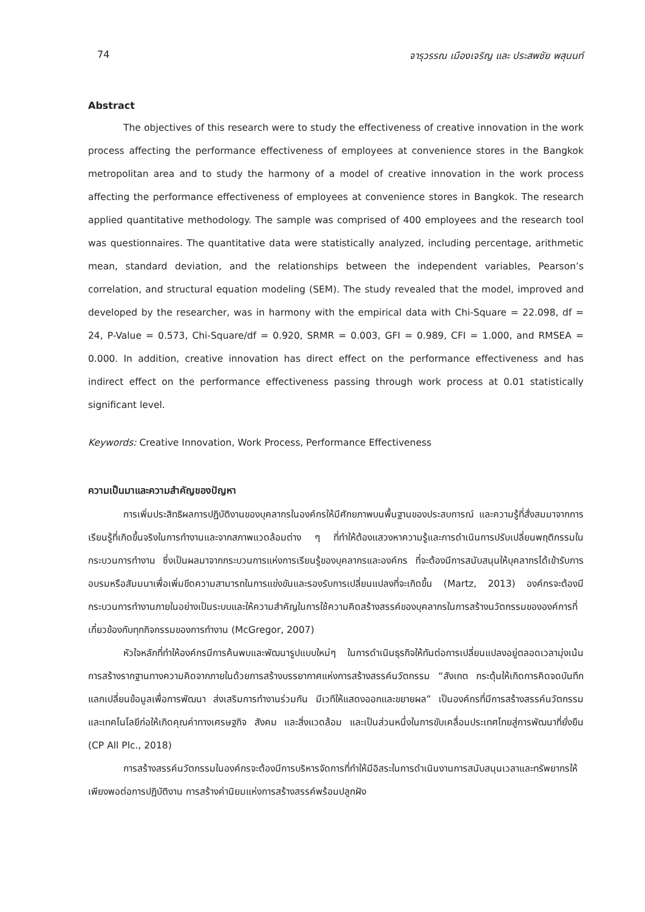74 จารุวรรณ เมืองเจริญ และ ประสพชัย พสุนนท์
Abstract
The objectives of this research were to study the effectiveness of creative innovation in the work process affecting the performance effectiveness of employees at convenience stores in the Bangkok metropolitan area and to study the harmony of a model of creative innovation in the work process affecting the performance effectiveness of employees at convenience stores in Bangkok. The research applied quantitative methodology. The sample was comprised of 400 employees and the research tool was questionnaires. The quantitative data were statistically analyzed, including percentage, arithmetic mean, standard deviation, and the relationships between the independent variables, Pearson’s correlation, and structural equation modeling (SEM). The study revealed that the model, improved and developed by the researcher, was in harmony with the empirical data with Chi-Square = 22.098, df = 24, P-Value = 0.573, Chi-Square/df = 0.920, SRMR = 0.003, GFI = 0.989, CFI = 1.000, and RMSEA = 0.000. In addition, creative innovation has direct effect on the performance effectiveness and has indirect effect on the performance effectiveness passing through work process at 0.01 statistically significant level.
Keywords: Creative Innovation, Work Process, Performance Effectiveness
ความเป็นมาและความสำคัญของปัญหา
การเพิ่มประสิทธิผลการปฏิบัติงานของบุคลากรในองค์กรให้มีศักยภาพบนพื้นฐานของประสบการณ์ และความรู้ที่สั่งสมมาจากการเรียนรู้ที่เกิดขึ้นจริงในการทำงานและจากสภาพแวดล้อมต่าง ๆ ที่ทำให้ต้องแสวงหาความรู้และการดำเนินการปรับเปลี่ยนพฤติกรรมในกระบวนการทำงาน ซึ่งเป็นผลมาจากกระบวนการแห่งการเรียนรู้ของบุคลากรและองค์กร ที่จะต้องมีการสนับสนุนให้บุคลากรได้เข้ารับการอบรมหรือสัมมนาเพื่อเพิ่มขีดความสามารถในการแข่งขันและรองรับการเปลี่ยนแปลงที่จะเกิดขึ้น (Martz, 2013) องค์กรจะต้องมีกระบวนการทำงานภายในอย่างเป็นระบบและให้ความสำคัญในการใช้ความคิดสร้างสรรค์ของบุคลากรในการสร้างนวัตกรรมขององค์การที่เกี่ยวข้องกับทุกกิจกรรมของการทำงาน (McGregor, 2007)
หัวใจหลักที่ทำให้องค์กรมีการค้นพบและพัฒนารูปแบบใหม่ๆ ในการดำเนินธุรกิจให้ทันต่อการเปลี่ยนแปลงอยู่ตลอดเวลามุ่งเน้นการสร้างรากฐานทางความคิดจากภายในด้วยการสร้างบรรยากาศแห่งการสร้างสรรค์นวัตกรรม “สังเกต กระตุ้นให้เกิดการคิดจดบันทึก แลกเปลี่ยนข้อมูลเพื่อการพัฒนา ส่งเสริมการทำงานร่วมกัน มีเวทีให้แสดงออกและขยายผล” เป็นองค์กรที่มีการสร้างสรรค์นวัตกรรมและเทคโนโลยีก่อให้เกิดคุณค่าทางเศรษฐกิจ สังคม และสิ่งแวดล้อม และเป็นส่วนหนึ่งในการขับเคลื่อนประเทศไทยสู่การพัฒนาที่ยั่งยืน (CP All Plc., 2018)
การสร้างสรรค์นวัตกรรมในองค์กรจะต้องมีการบริหารจัดการที่ทำให้มีอิสระในการดำเนินงานการสนับสนุนเวลาและทรัพยากรให้เพียงพอต่อการปฏิบัติงาน การสร้างค่านิยมแห่งการสร้างสรรค์พร้อมปลูกฝัง